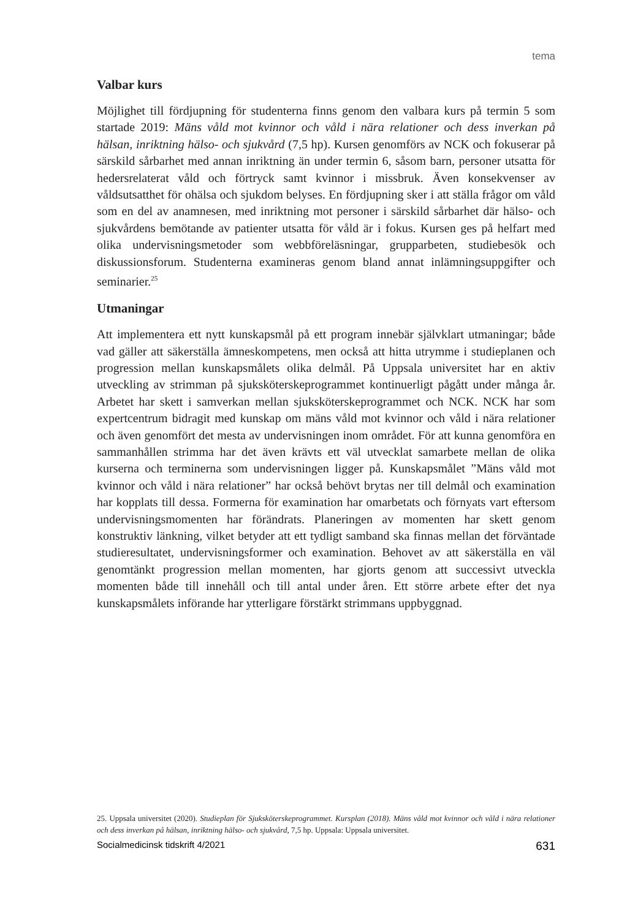tema
Valbar kurs
Möjlighet till fördjupning för studenterna finns genom den valbara kurs på termin 5 som startade 2019: Mäns våld mot kvinnor och våld i nära relationer och dess inverkan på hälsan, inriktning hälso- och sjukvård (7,5 hp). Kursen genomförs av NCK och fokuserar på särskild sårbarhet med annan inriktning än under termin 6, såsom barn, personer utsatta för hedersrelaterat våld och förtryck samt kvinnor i missbruk. Även konsekvenser av våldsutsatthet för ohälsa och sjukdom belyses. En fördjupning sker i att ställa frågor om våld som en del av anamnesen, med inriktning mot personer i särskild sårbarhet där hälso- och sjukvårdens bemötande av patienter utsatta för våld är i fokus. Kursen ges på helfart med olika undervisningsmetoder som webbföreläsningar, grupparbeten, studiebesök och diskussionsforum. Studenterna examineras genom bland annat inlämningsuppgifter och seminarier.<sup>25</sup>
Utmaningar
Att implementera ett nytt kunskapsmål på ett program innebär självklart utmaningar; både vad gäller att säkerställa ämneskompetens, men också att hitta utrymme i studieplanen och progression mellan kunskapsmålets olika delmål. På Uppsala universitet har en aktiv utveckling av strimman på sjuksköterskeprogrammet kontinuerligt pågått under många år. Arbetet har skett i samverkan mellan sjuksköterskeprogrammet och NCK. NCK har som expertcentrum bidragit med kunskap om mäns våld mot kvinnor och våld i nära relationer och även genomfört det mesta av undervisningen inom området. För att kunna genomföra en sammanhållen strimma har det även krävts ett väl utvecklat samarbete mellan de olika kurserna och terminerna som undervisningen ligger på. Kunskapsmålet ”Mäns våld mot kvinnor och våld i nära relationer” har också behövt brytas ner till delmål och examination har kopplats till dessa. Formerna för examination har omarbetats och förnyats vart eftersom undervisningsmomenten har förändrats. Planeringen av momenten har skett genom konstruktiv länkning, vilket betyder att ett tydligt samband ska finnas mellan det förväntade studieresultatet, undervisningsformer och examination. Behovet av att säkerställa en väl genomtänkt progression mellan momenten, har gjorts genom att successivt utveckla momenten både till innehåll och till antal under åren. Ett större arbete efter det nya kunskapsmålets införande har ytterligare förstärkt strimmans uppbyggnad.
25. Uppsala universitet (2020). Studieplan för Sjuksköterskeprogrammet. Kursplan (2018). Mäns våld mot kvinnor och våld i nära relationer och dess inverkan på hälsan, inriktning hälso- och sjukvård, 7,5 hp. Uppsala: Uppsala universitet.
Socialmedicinsk tidskrift 4/2021 631